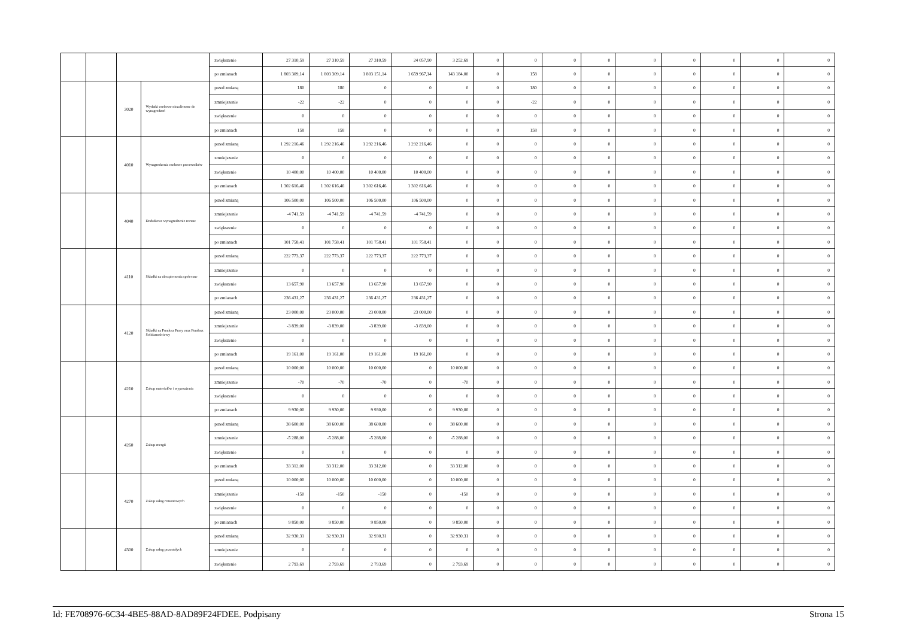| | | | | zwiększenie | 27 310,59 | 27 310,59 | 27 310,59 | 24 057,90 | 3 252,69 | 0 | 0 | 0 | 0 | 0 | 0 | 0 | 0 | 0 |
| | | | | po zmianach | 1 803 309,14 | 1 803 309,14 | 1 803 151,14 | 1 659 967,14 | 143 184,00 | 0 | 158 | 0 | 0 | 0 | 0 | 0 | 0 | 0 |
| | | 3020 | Wydatki osobowe niezaliczone do wynagrodzeń | przed zmianą | 180 | 180 | 0 | 0 | 0 | 0 | 180 | 0 | 0 | 0 | 0 | 0 | 0 | 0 |
| | | | | zmniejszenie | -22 | -22 | 0 | 0 | 0 | 0 | -22 | 0 | 0 | 0 | 0 | 0 | 0 | 0 |
| | | | | zwiększenie | 0 | 0 | 0 | 0 | 0 | 0 | 0 | 0 | 0 | 0 | 0 | 0 | 0 | 0 |
| | | | | po zmianach | 158 | 158 | 0 | 0 | 0 | 0 | 158 | 0 | 0 | 0 | 0 | 0 | 0 | 0 |
| | | 4010 | Wynagrodzenia osobowe pracowników | przed zmianą | 1 292 216,46 | 1 292 216,46 | 1 292 216,46 | 1 292 216,46 | 0 | 0 | 0 | 0 | 0 | 0 | 0 | 0 | 0 | 0 |
| | | | | zmniejszenie | 0 | 0 | 0 | 0 | 0 | 0 | 0 | 0 | 0 | 0 | 0 | 0 | 0 | 0 |
| | | | | zwiększenie | 10 400,00 | 10 400,00 | 10 400,00 | 10 400,00 | 0 | 0 | 0 | 0 | 0 | 0 | 0 | 0 | 0 | 0 |
| | | | | po zmianach | 1 302 616,46 | 1 302 616,46 | 1 302 616,46 | 1 302 616,46 | 0 | 0 | 0 | 0 | 0 | 0 | 0 | 0 | 0 | 0 |
| | | 4040 | Dodatkowe wynagrodzenie roczne | przed zmianą | 106 500,00 | 106 500,00 | 106 500,00 | 106 500,00 | 0 | 0 | 0 | 0 | 0 | 0 | 0 | 0 | 0 | 0 |
| | | | | zmniejszenie | -4 741,59 | -4 741,59 | -4 741,59 | -4 741,59 | 0 | 0 | 0 | 0 | 0 | 0 | 0 | 0 | 0 | 0 |
| | | | | zwiększenie | 0 | 0 | 0 | 0 | 0 | 0 | 0 | 0 | 0 | 0 | 0 | 0 | 0 | 0 |
| | | | | po zmianach | 101 758,41 | 101 758,41 | 101 758,41 | 101 758,41 | 0 | 0 | 0 | 0 | 0 | 0 | 0 | 0 | 0 | 0 |
| | | 4110 | Składki na ubezpieczenia społeczne | przed zmianą | 222 773,37 | 222 773,37 | 222 773,37 | 222 773,37 | 0 | 0 | 0 | 0 | 0 | 0 | 0 | 0 | 0 | 0 |
| | | | | zmniejszenie | 0 | 0 | 0 | 0 | 0 | 0 | 0 | 0 | 0 | 0 | 0 | 0 | 0 | 0 |
| | | | | zwiększenie | 13 657,90 | 13 657,90 | 13 657,90 | 13 657,90 | 0 | 0 | 0 | 0 | 0 | 0 | 0 | 0 | 0 | 0 |
| | | | | po zmianach | 236 431,27 | 236 431,27 | 236 431,27 | 236 431,27 | 0 | 0 | 0 | 0 | 0 | 0 | 0 | 0 | 0 | 0 |
| | | 4120 | Składki na Fundusz Pracy oraz Fundusz Solidarnościowy | przed zmianą | 23 000,00 | 23 000,00 | 23 000,00 | 23 000,00 | 0 | 0 | 0 | 0 | 0 | 0 | 0 | 0 | 0 | 0 |
| | | | | zmniejszenie | -3 839,00 | -3 839,00 | -3 839,00 | -3 839,00 | 0 | 0 | 0 | 0 | 0 | 0 | 0 | 0 | 0 | 0 |
| | | | | zwiększenie | 0 | 0 | 0 | 0 | 0 | 0 | 0 | 0 | 0 | 0 | 0 | 0 | 0 | 0 |
| | | | | po zmianach | 19 161,00 | 19 161,00 | 19 161,00 | 19 161,00 | 0 | 0 | 0 | 0 | 0 | 0 | 0 | 0 | 0 | 0 |
| | | 4210 | Zakup materiałów i wyposażenia | przed zmianą | 10 000,00 | 10 000,00 | 10 000,00 | 0 | 10 000,00 | 0 | 0 | 0 | 0 | 0 | 0 | 0 | 0 | 0 |
| | | | | zmniejszenie | -70 | -70 | -70 | 0 | -70 | 0 | 0 | 0 | 0 | 0 | 0 | 0 | 0 | 0 |
| | | | | zwiększenie | 0 | 0 | 0 | 0 | 0 | 0 | 0 | 0 | 0 | 0 | 0 | 0 | 0 | 0 |
| | | | | po zmianach | 9 930,00 | 9 930,00 | 9 930,00 | 0 | 9 930,00 | 0 | 0 | 0 | 0 | 0 | 0 | 0 | 0 | 0 |
| | | 4260 | Zakup energii | przed zmianą | 38 600,00 | 38 600,00 | 38 600,00 | 0 | 38 600,00 | 0 | 0 | 0 | 0 | 0 | 0 | 0 | 0 | 0 |
| | | | | zmniejszenie | -5 288,00 | -5 288,00 | -5 288,00 | 0 | -5 288,00 | 0 | 0 | 0 | 0 | 0 | 0 | 0 | 0 | 0 |
| | | | | zwiększenie | 0 | 0 | 0 | 0 | 0 | 0 | 0 | 0 | 0 | 0 | 0 | 0 | 0 | 0 |
| | | | | po zmianach | 33 312,00 | 33 312,00 | 33 312,00 | 0 | 33 312,00 | 0 | 0 | 0 | 0 | 0 | 0 | 0 | 0 | 0 |
| | | 4270 | Zakup usług remontowych | przed zmianą | 10 000,00 | 10 000,00 | 10 000,00 | 0 | 10 000,00 | 0 | 0 | 0 | 0 | 0 | 0 | 0 | 0 | 0 |
| | | | | zmniejszenie | -150 | -150 | -150 | 0 | -150 | 0 | 0 | 0 | 0 | 0 | 0 | 0 | 0 | 0 |
| | | | | zwiększenie | 0 | 0 | 0 | 0 | 0 | 0 | 0 | 0 | 0 | 0 | 0 | 0 | 0 | 0 |
| | | | | po zmianach | 9 850,00 | 9 850,00 | 9 850,00 | 0 | 9 850,00 | 0 | 0 | 0 | 0 | 0 | 0 | 0 | 0 | 0 |
| | | 4300 | Zakup usług pozostałych | przed zmianą | 32 930,31 | 32 930,31 | 32 930,31 | 0 | 32 930,31 | 0 | 0 | 0 | 0 | 0 | 0 | 0 | 0 | 0 |
| | | | | zmniejszenie | 0 | 0 | 0 | 0 | 0 | 0 | 0 | 0 | 0 | 0 | 0 | 0 | 0 | 0 |
| | | | | zwiększenie | 2 793,69 | 2 793,69 | 2 793,69 | 0 | 2 793,69 | 0 | 0 | 0 | 0 | 0 | 0 | 0 | 0 | 0 |
Id: FE708976-6C34-4BE5-88AD-8AD89F24FDEE. Podpisany Strona 15